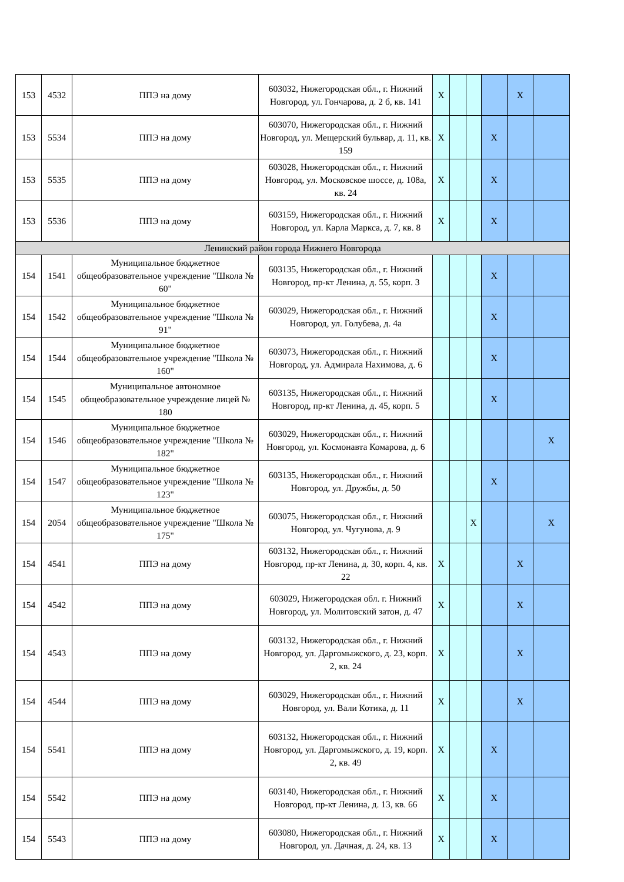| 153 | 4532 | ППЭ на дому | 603032, Нижегородская обл., г. Нижний Новгород, ул. Гончарова, д. 2 б, кв. 141 | X | | | | X | |
| 153 | 5534 | ППЭ на дому | 603070, Нижегородская обл., г. Нижний Новгород, ул. Мещерский бульвар, д. 11, кв. 159 | X | | | X | | |
| 153 | 5535 | ППЭ на дому | 603028, Нижегородская обл., г. Нижний Новгород, ул. Московское шоссе, д. 108а, кв. 24 | X | | | X | | |
| 153 | 5536 | ППЭ на дому | 603159, Нижегородская обл., г. Нижний Новгород, ул. Карла Маркса, д. 7, кв. 8 | X | | | X | | |
| Ленинский район города Нижнего Новгорода | | | | | | | | | |
| 154 | 1541 | Муниципальное бюджетное общеобразовательное учреждение "Школа № 60" | 603135, Нижегородская обл., г. Нижний Новгород, пр-кт Ленина, д. 55, корп. 3 | | | | X | | |
| 154 | 1542 | Муниципальное бюджетное общеобразовательное учреждение "Школа № 91" | 603029, Нижегородская обл., г. Нижний Новгород, ул. Голубева, д. 4а | | | | X | | |
| 154 | 1544 | Муниципальное бюджетное общеобразовательное учреждение "Школа № 160" | 603073, Нижегородская обл., г. Нижний Новгород, ул. Адмирала Нахимова, д. 6 | | | | X | | |
| 154 | 1545 | Муниципальное автономное общеобразовательное учреждение лицей № 180 | 603135, Нижегородская обл., г. Нижний Новгород, пр-кт Ленина, д. 45, корп. 5 | | | | X | | |
| 154 | 1546 | Муниципальное бюджетное общеобразовательное учреждение "Школа № 182" | 603029, Нижегородская обл., г. Нижний Новгород, ул. Космонавта Комарова, д. 6 | | | | | | X |
| 154 | 1547 | Муниципальное бюджетное общеобразовательное учреждение "Школа № 123" | 603135, Нижегородская обл., г. Нижний Новгород, ул. Дружбы, д. 50 | | | | X | | |
| 154 | 2054 | Муниципальное бюджетное общеобразовательное учреждение "Школа № 175" | 603075, Нижегородская обл., г. Нижний Новгород, ул. Чугунова, д. 9 | | | X | | | X |
| 154 | 4541 | ППЭ на дому | 603132, Нижегородская обл., г. Нижний Новгород, пр-кт Ленина, д. 30, корп. 4, кв. 22 | X | | | | X | |
| 154 | 4542 | ППЭ на дому | 603029, Нижегородская обл. г. Нижний Новгород, ул. Молитовский затон, д. 47 | X | | | | X | |
| 154 | 4543 | ППЭ на дому | 603132, Нижегородская обл., г. Нижний Новгород, ул. Даргомыжского, д. 23, корп. 2, кв. 24 | X | | | | X | |
| 154 | 4544 | ППЭ на дому | 603029, Нижегородская обл., г. Нижний Новгород, ул. Вали Котика, д. 11 | X | | | | X | |
| 154 | 5541 | ППЭ на дому | 603132, Нижегородская обл., г. Нижний Новгород, ул. Даргомыжского, д. 19, корп. 2, кв. 49 | X | | | X | | |
| 154 | 5542 | ППЭ на дому | 603140, Нижегородская обл., г. Нижний Новгород, пр-кт Ленина, д. 13, кв. 66 | X | | | X | | |
| 154 | 5543 | ППЭ на дому | 603080, Нижегородская обл., г. Нижний Новгород, ул. Дачная, д. 24, кв. 13 | X | | | X | | |